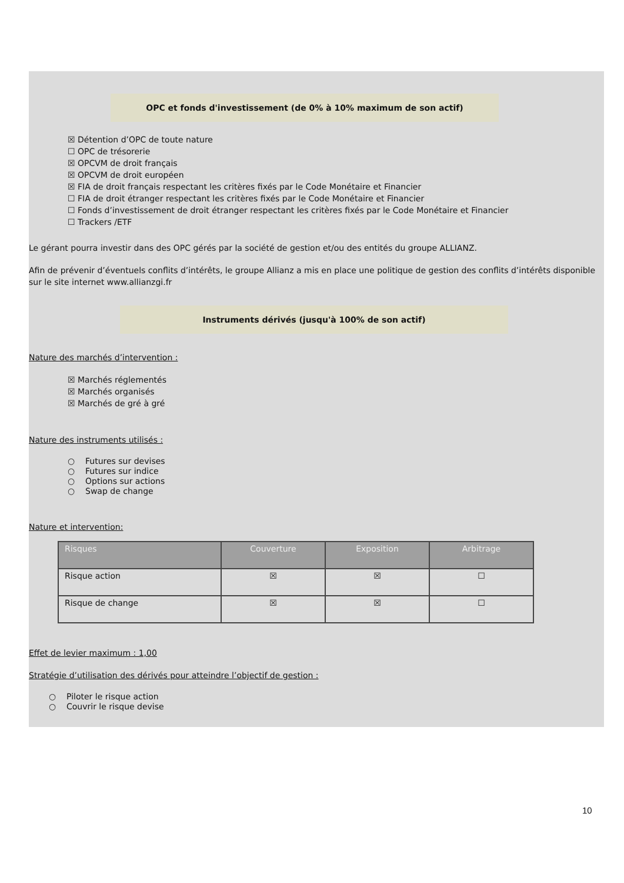OPC et fonds d'investissement (de 0% à 10% maximum de son actif)
☒ Détention d’OPC de toute nature
☐ OPC de trésorerie
☒ OPCVM de droit français
☒ OPCVM de droit européen
☒ FIA de droit français respectant les critères fixés par le Code Monétaire et Financier
☐ FIA de droit étranger respectant les critères fixés par le Code Monétaire et Financier
☐ Fonds d’investissement de droit étranger respectant les critères fixés par le Code Monétaire et Financier
☐ Trackers /ETF
Le gérant pourra investir dans des OPC gérés par la société de gestion et/ou des entités du groupe ALLIANZ.
Afin de prévenir d’éventuels conflits d’intérêts, le groupe Allianz a mis en place une politique de gestion des conflits d’intérêts disponible sur le site internet www.allianzgi.fr
Instruments dérivés (jusqu'à 100% de son actif)
Nature des marchés d’intervention :
☒ Marchés réglementés
☒ Marchés organisés
☒ Marchés de gré à gré
Nature des instruments utilisés :
○ Futures sur devises
○ Futures sur indice
○ Options sur actions
○ Swap de change
Nature et intervention:
| Risques | Couverture | Exposition | Arbitrage |
| --- | --- | --- | --- |
| Risque action | ☒ | ☒ | ☐ |
| Risque de change | ☒ | ☒ | ☐ |
Effet de levier maximum : 1,00
Stratégie d’utilisation des dérivés pour atteindre l’objectif de gestion :
○ Piloter le risque action
○ Couvrir le risque devise
10